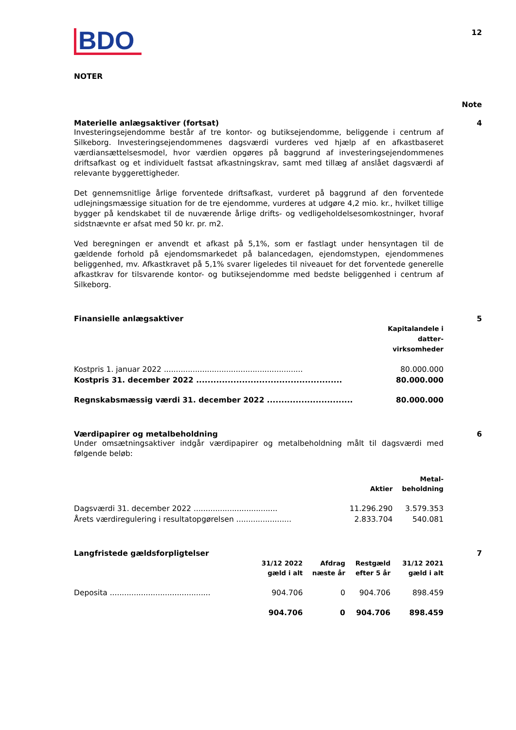BDO
12
NOTER
Note
Materielle anlægsaktiver (fortsat)
Investeringsejendomme består af tre kontor- og butiksejendomme, beliggende i centrum af Silkeborg. Investeringsejendommenes dagsværdi vurderes ved hjælp af en afkastbaseret værdiansættelsesmodel, hvor værdien opgøres på baggrund af investeringsejendommenes driftsafkast og et individuelt fastsat afkastningskrav, samt med tillæg af anslået dagsværdi af relevante byggerettigheder.
Det gennemsnitlige årlige forventede driftsafkast, vurderet på baggrund af den forventede udlejningsmæssige situation for de tre ejendomme, vurderes at udgøre 4,2 mio. kr., hvilket tillige bygger på kendskabet til de nuværende årlige drifts- og vedligeholdelsesomkostninger, hvoraf sidstnævnte er afsat med 50 kr. pr. m2.
Ved beregningen er anvendt et afkast på 5,1%, som er fastlagt under hensyntagen til de gældende forhold på ejendomsmarkedet på balancedagen, ejendomstypen, ejendommenes beliggenhed, mv. Afkastkravet på 5,1% svarer ligeledes til niveauet for det forventede generelle afkastkrav for tilsvarende kontor- og butiksejendomme med bedste beliggenhed i centrum af Silkeborg.
4
Finansielle anlægsaktiver
| | Kapitalandele i datter- virksomheder |
| --- | --- |
| Kostpris 1. januar 2022 .......................................................... | 80.000.000 |
| Kostpris 31. december 2022 ................................................... | 80.000.000 |
| Regnskabsmæssig værdi 31. december 2022 .............................. | 80.000.000 |
5
Værdipapirer og metalbeholdning
Under omsætningsaktiver indgår værdipapirer og metalbeholdning målt til dagsværdi med følgende beløb:
| | Aktier | Metal- beholdning |
| --- | --- | --- |
| Dagsværdi 31. december 2022 ................................... | 11.296.290 | 3.579.353 |
| Årets værdiregulering i resultatopgørelsen ....................... | 2.833.704 | 540.081 |
6
Langfristede gældsforpligtelser
| | 31/12 2022 gæld i alt | Afdrag næste år | Restgæld efter 5 år | 31/12 2021 gæld i alt |
| --- | --- | --- | --- | --- |
| Deposita .......................................... | 904.706 | 0 | 904.706 | 898.459 |
| | 904.706 | 0 | 904.706 | 898.459 |
7